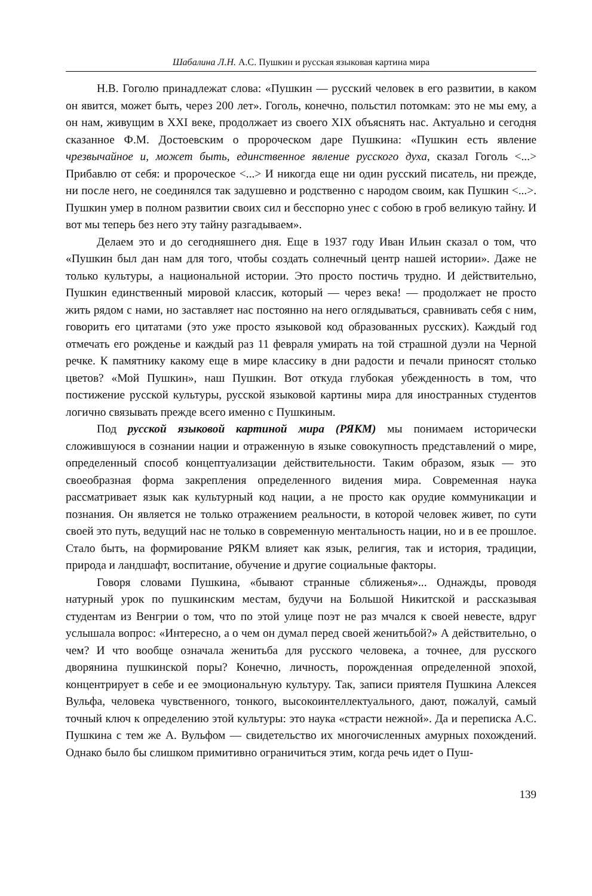Шабалина Л.Н. А.С. Пушкин и русская языковая картина мира
Н.В. Гоголю принадлежат слова: «Пушкин — русский человек в его развитии, в каком он явится, может быть, через 200 лет». Гоголь, конечно, польстил потомкам: это не мы ему, а он нам, живущим в XXI веке, продолжает из своего XIX объяснять нас. Актуально и сегодня сказанное Ф.М. Достоевским о пророческом даре Пушкина: «Пушкин есть явление чрезвычайное и, может быть, единственное явление русского духа, сказал Гоголь <...> Прибавлю от себя: и пророческое <...> И никогда еще ни один русский писатель, ни прежде, ни после него, не соединялся так задушевно и родственно с народом своим, как Пушкин <...>. Пушкин умер в полном развитии своих сил и бесспорно унес с собою в гроб великую тайну. И вот мы теперь без него эту тайну разгадываем».
Делаем это и до сегодняшнего дня. Еще в 1937 году Иван Ильин сказал о том, что «Пушкин был дан нам для того, чтобы создать солнечный центр нашей истории». Даже не только культуры, а национальной истории. Это просто постичь трудно. И действительно, Пушкин единственный мировой классик, который — через века! — продолжает не просто жить рядом с нами, но заставляет нас постоянно на него оглядываться, сравнивать себя с ним, говорить его цитатами (это уже просто языковой код образованных русских). Каждый год отмечать его рожденье и каждый раз 11 февраля умирать на той страшной дуэли на Черной речке. К памятнику какому еще в мире классику в дни радости и печали приносят столько цветов? «Мой Пушкин», наш Пушкин. Вот откуда глубокая убежденность в том, что постижение русской культуры, русской языковой картины мира для иностранных студентов логично связывать прежде всего именно с Пушкиным.
Под русской языковой картиной мира (РЯКМ) мы понимаем исторически сложившуюся в сознании нации и отраженную в языке совокупность представлений о мире, определенный способ концептуализации действительности. Таким образом, язык — это своеобразная форма закрепления определенного видения мира. Современная наука рассматривает язык как культурный код нации, а не просто как орудие коммуникации и познания. Он является не только отражением реальности, в которой человек живет, по сути своей это путь, ведущий нас не только в современную ментальность нации, но и в ее прошлое. Стало быть, на формирование РЯКМ влияет как язык, религия, так и история, традиции, природа и ландшафт, воспитание, обучение и другие социальные факторы.
Говоря словами Пушкина, «бывают странные сближенья»... Однажды, проводя натурный урок по пушкинским местам, будучи на Большой Никитской и рассказывая студентам из Венгрии о том, что по этой улице поэт не раз мчался к своей невесте, вдруг услышала вопрос: «Интересно, а о чем он думал перед своей женитьбой?» А действительно, о чем? И что вообще означала женитьба для русского человека, а точнее, для русского дворянина пушкинской поры? Конечно, личность, порожденная определенной эпохой, концентрирует в себе и ее эмоциональную культуру. Так, записи приятеля Пушкина Алексея Вульфа, человека чувственного, тонкого, высокоинтеллектуального, дают, пожалуй, самый точный ключ к определению этой культуры: это наука «страсти нежной». Да и переписка А.С. Пушкина с тем же А. Вульфом — свидетельство их многочисленных амурных похождений. Однако было бы слишком примитивно ограничиться этим, когда речь идет о Пуш-
139